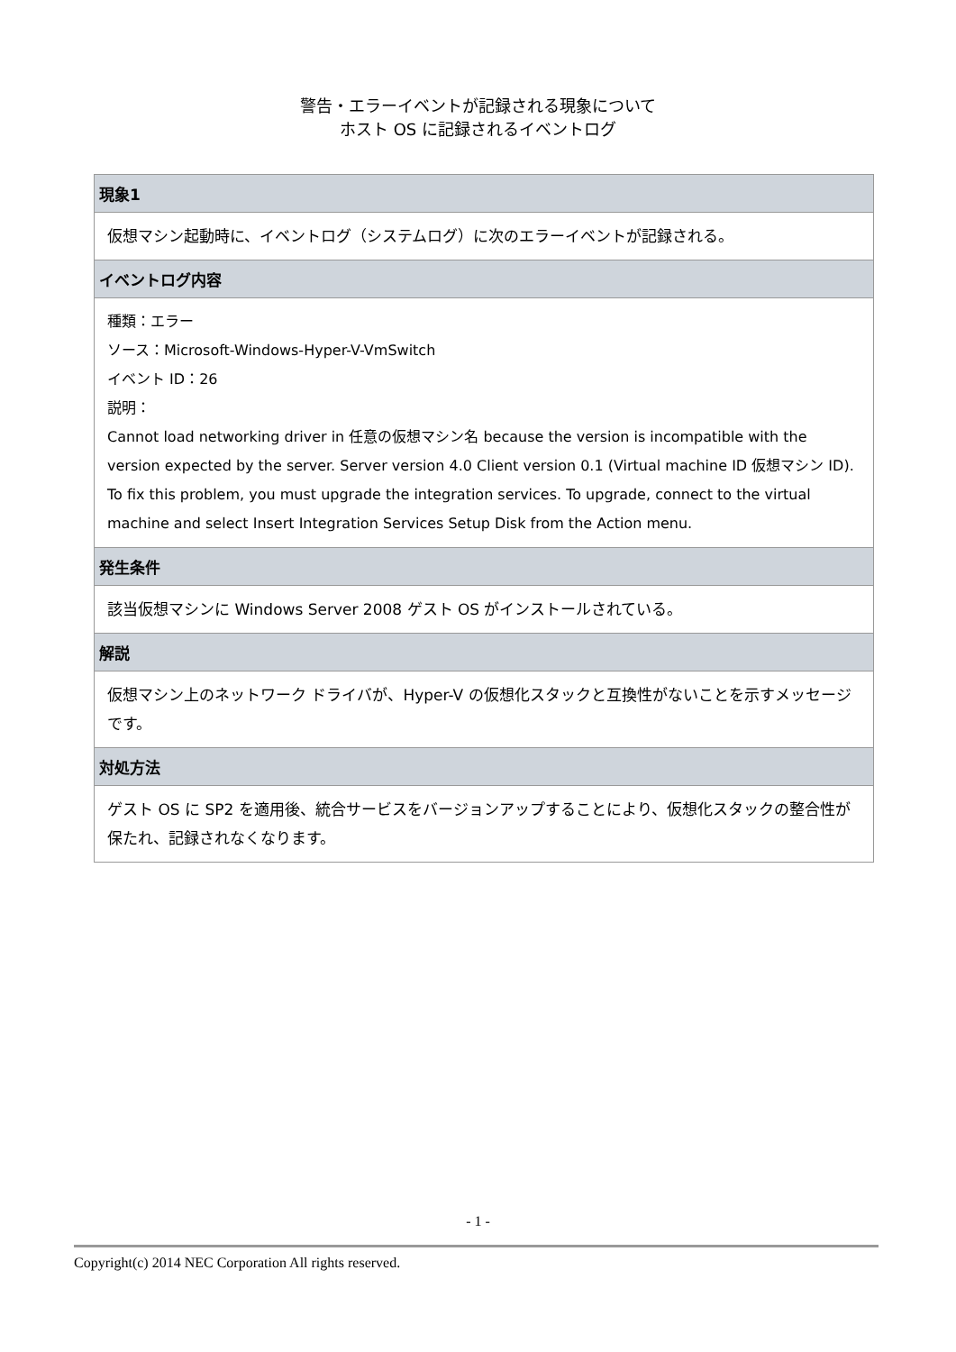警告・エラーイベントが記録される現象について
ホスト OS に記録されるイベントログ
| 現象1 |
| --- |
| 仮想マシン起動時に、イベントログ（システムログ）に次のエラーイベントが記録される。 |
| イベントログ内容 |
| 種類：エラー ソース：Microsoft-Windows-Hyper-V-VmSwitch イベント ID：26 説明： Cannot load networking driver in 任意の仮想マシン名 because the version is incompatible with the version expected by the server. Server version 4.0 Client version 0.1 (Virtual machine ID 仮想マシン ID). To fix this problem, you must upgrade the integration services. To upgrade, connect to the virtual machine and select Insert Integration Services Setup Disk from the Action menu. |
| 発生条件 |
| 該当仮想マシンに Windows Server 2008 ゲスト OS がインストールされている。 |
| 解説 |
| 仮想マシン上のネットワーク ドライバが、Hyper-V の仮想化スタックと互換性がないことを示すメッセージです。 |
| 対処方法 |
| ゲスト OS に SP2 を適用後、統合サービスをバージョンアップすることにより、仮想化スタックの整合性が保たれ、記録されなくなります。 |
- 1 -
Copyright(c) 2014 NEC Corporation All rights reserved.